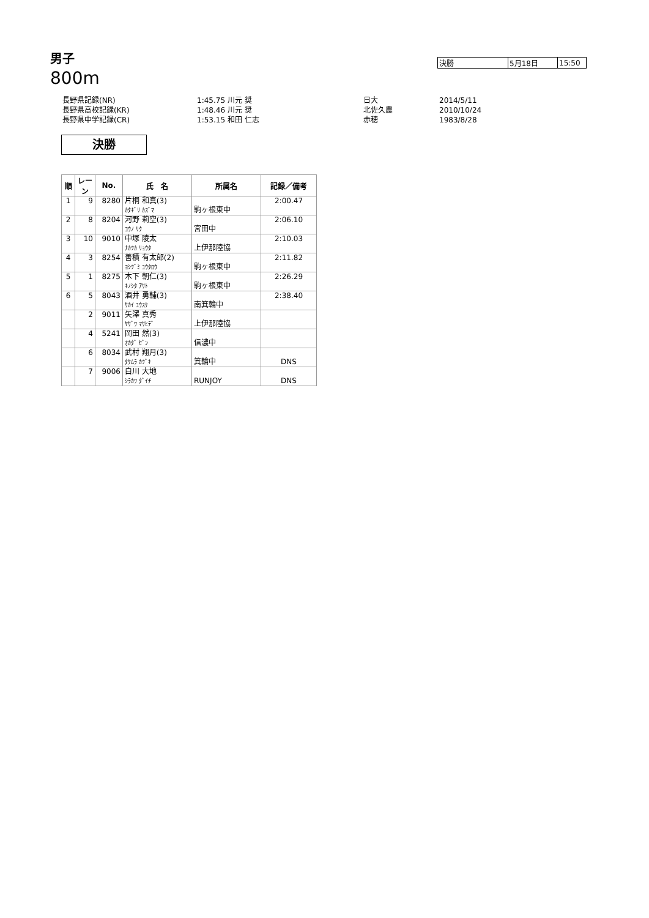男子
800m
| 決勝 | 5月18日 | 15:50 |
| 長野県記録(NR) | 1:45.75 川元 奨 | 日大 | 2014/5/11 |
| 長野県高校記録(KR) | 1:48.46 川元 奨 | 北佐久農 | 2010/10/24 |
| 長野県中学記録(CR) | 1:53.15 和田 仁志 | 赤穂 | 1983/8/28 |
決勝
| 順 | レーン | No. | 氏 名 | 所属名 | 記録／備考 |
| --- | --- | --- | --- | --- | --- |
| 1 | 9 | 8280 | 片桐 和真(3) | | 2:00.47 |
| | | | ｶﾀｷﾞﾘ ｶｽﾞﾏ | 駒ヶ根東中 | |
| 2 | 8 | 8204 | 河野 莉空(3) | | 2:06.10 |
| | | | ｺｳﾉ ﾘｸ | 宮田中 | |
| 3 | 10 | 9010 | 中塚 陵太 | | 2:10.03 |
| | | | ﾅｶﾂｶ ﾘｮｳﾀ | 上伊那陸協 | |
| 4 | 3 | 8254 | 善積 有太郎(2) | | 2:11.82 |
| | | | ﾖｼﾂﾞﾐ ﾕｳﾀﾛｳ | 駒ヶ根東中 | |
| 5 | 1 | 8275 | 木下 朝仁(3) | | 2:26.29 |
| | | | ｷﾉｼﾀ ｱｻﾄ | 駒ヶ根東中 | |
| 6 | 5 | 8043 | 酒井 勇輔(3) | | 2:38.40 |
| | | | ｻｶｲ ﾕｳｽｹ | 南箕輪中 | |
| | 2 | 9011 | 矢澤 真秀 | | |
| | | | ﾔｻﾞﾜ ﾏｻﾋﾃﾞ | 上伊那陸協 | |
| | 4 | 5241 | 岡田 然(3) | | |
| | | | ｵｶﾀﾞ ｾﾞﾝ | 信濃中 | |
| | 6 | 8034 | 武村 翔月(3) | | |
| | | | ﾀｹﾑﾗ ｶﾂﾞｷ | 箕輪中 | DNS |
| | 7 | 9006 | 白川 大地 | | |
| | | | ｼﾗｶﾜ ﾀﾞｲﾁ | RUNJOY | DNS |